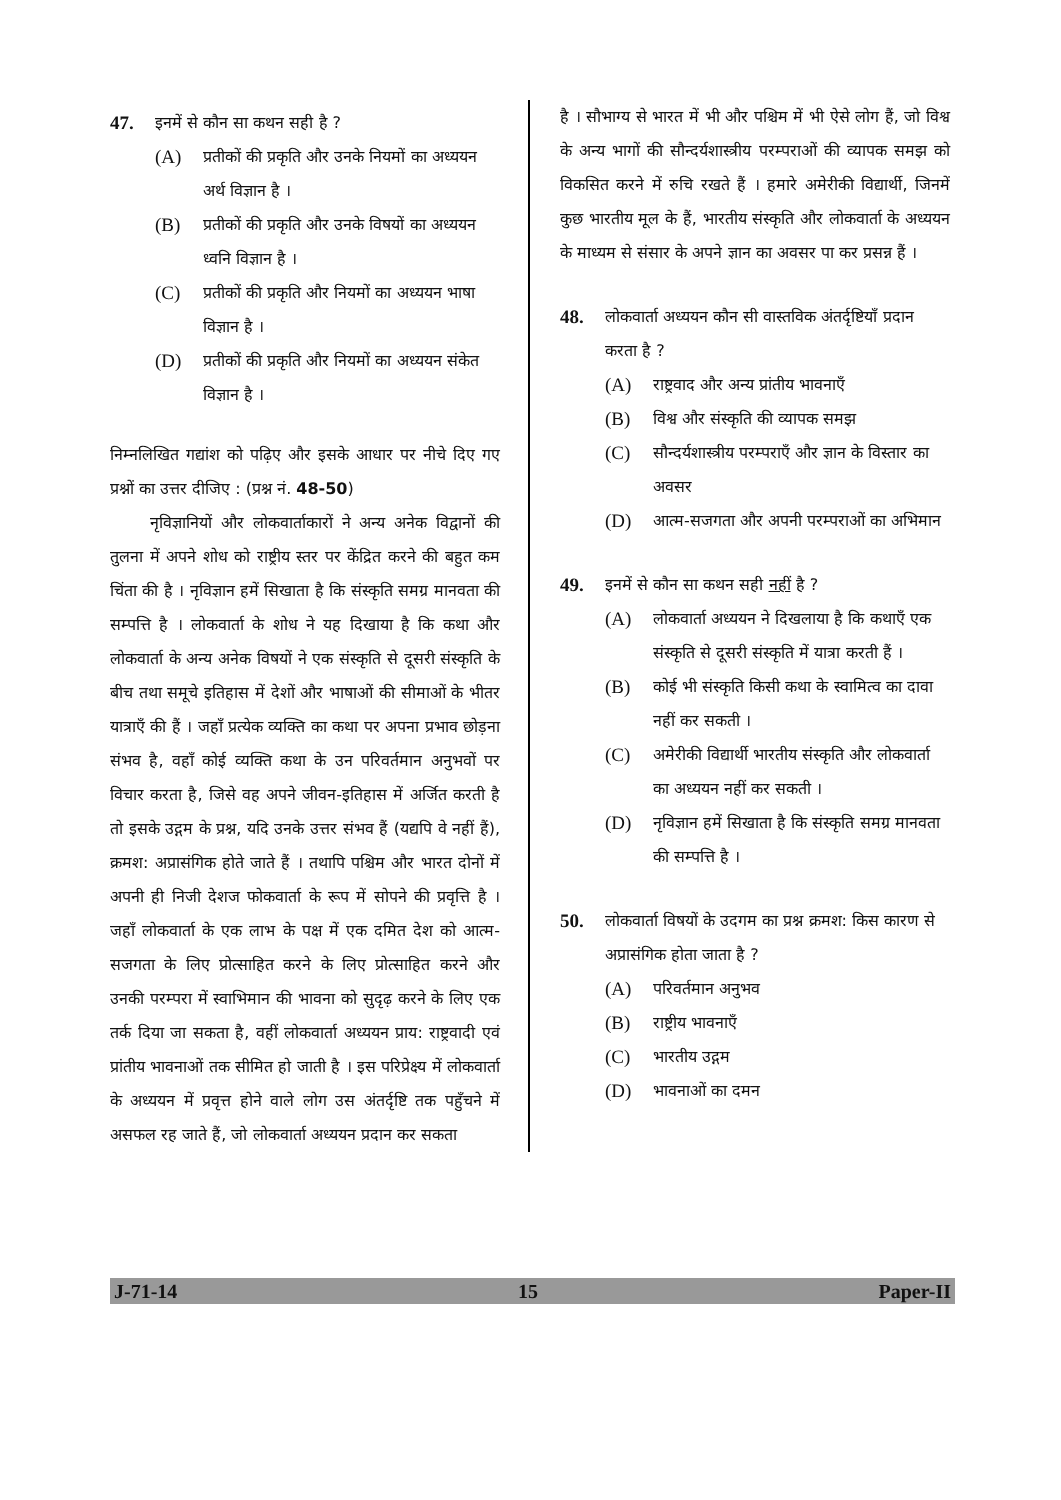47. इनमें से कौन सा कथन सही है ?
(A) प्रतीकों की प्रकृति और उनके नियमों का अध्ययन अर्थ विज्ञान है ।
(B) प्रतीकों की प्रकृति और उनके विषयों का अध्ययन ध्वनि विज्ञान है ।
(C) प्रतीकों की प्रकृति और नियमों का अध्ययन भाषा विज्ञान है ।
(D) प्रतीकों की प्रकृति और नियमों का अध्ययन संकेत विज्ञान है ।
निम्नलिखित गद्यांश को पढ़िए और इसके आधार पर नीचे दिए गए प्रश्नों का उत्तर दीजिए : (प्रश्न नं. 48-50)
नृविज्ञानियों और लोकवार्ताकारों ने अन्य अनेक विद्वानों की तुलना में अपने शोध को राष्ट्रीय स्तर पर केंद्रित करने की बहुत कम चिंता की है । नृविज्ञान हमें सिखाता है कि संस्कृति समग्र मानवता की सम्पत्ति है । लोकवार्ता के शोध ने यह दिखाया है कि कथा और लोकवार्ता के अन्य अनेक विषयों ने एक संस्कृति से दूसरी संस्कृति के बीच तथा समूचे इतिहास में देशों और भाषाओं की सीमाओं के भीतर यात्राएँ की हैं । जहाँ प्रत्येक व्यक्ति का कथा पर अपना प्रभाव छोड़ना संभव है, वहाँ कोई व्यक्ति कथा के उन परिवर्तमान अनुभवों पर विचार करता है, जिसे वह अपने जीवन-इतिहास में अर्जित करती है तो इसके उद्गम के प्रश्न, यदि उनके उत्तर संभव हैं (यद्यपि वे नहीं हैं), क्रमश: अप्रासंगिक होते जाते हैं । तथापि पश्चिम और भारत दोनों में अपनी ही निजी देशज फोकवार्ता के रूप में सोपने की प्रवृत्ति है । जहाँ लोकवार्ता के एक लाभ के पक्ष में एक दमित देश को आत्म-सजगता के लिए प्रोत्साहित करने के लिए प्रोत्साहित करने और उनकी परम्परा में स्वाभिमान की भावना को सुदृढ़ करने के लिए एक तर्क दिया जा सकता है, वहीं लोकवार्ता अध्ययन प्राय: राष्ट्रवादी एवं प्रांतीय भावनाओं तक सीमित हो जाती है । इस परिप्रेक्ष्य में लोकवार्ता के अध्ययन में प्रवृत्त होने वाले लोग उस अंतर्दृष्टि तक पहुँचने में असफल रह जाते हैं, जो लोकवार्ता अध्ययन प्रदान कर सकता
है । सौभाग्य से भारत में भी और पश्चिम में भी ऐसे लोग हैं, जो विश्व के अन्य भागों की सौन्दर्यशास्त्रीय परम्पराओं की व्यापक समझ को विकसित करने में रुचि रखते हैं । हमारे अमेरीकी विद्यार्थी, जिनमें कुछ भारतीय मूल के हैं, भारतीय संस्कृति और लोकवार्ता के अध्ययन के माध्यम से संसार के अपने ज्ञान का अवसर पा कर प्रसन्न हैं ।
48. लोकवार्ता अध्ययन कौन सी वास्तविक अंतर्दृष्टियाँ प्रदान करता है ?
(A) राष्ट्रवाद और अन्य प्रांतीय भावनाएँ
(B) विश्व और संस्कृति की व्यापक समझ
(C) सौन्दर्यशास्त्रीय परम्पराएँ और ज्ञान के विस्तार का अवसर
(D) आत्म-सजगता और अपनी परम्पराओं का अभिमान
49. इनमें से कौन सा कथन सही नहीं है ?
(A) लोकवार्ता अध्ययन ने दिखलाया है कि कथाएँ एक संस्कृति से दूसरी संस्कृति में यात्रा करती हैं ।
(B) कोई भी संस्कृति किसी कथा के स्वामित्व का दावा नहीं कर सकती ।
(C) अमेरीकी विद्यार्थी भारतीय संस्कृति और लोकवार्ता का अध्ययन नहीं कर सकती ।
(D) नृविज्ञान हमें सिखाता है कि संस्कृति समग्र मानवता की सम्पत्ति है ।
50. लोकवार्ता विषयों के उदगम का प्रश्न क्रमश: किस कारण से अप्रासंगिक होता जाता है ?
(A) परिवर्तमान अनुभव
(B) राष्ट्रीय भावनाएँ
(C) भारतीय उद्गम
(D) भावनाओं का दमन
J-71-14 15 Paper-II